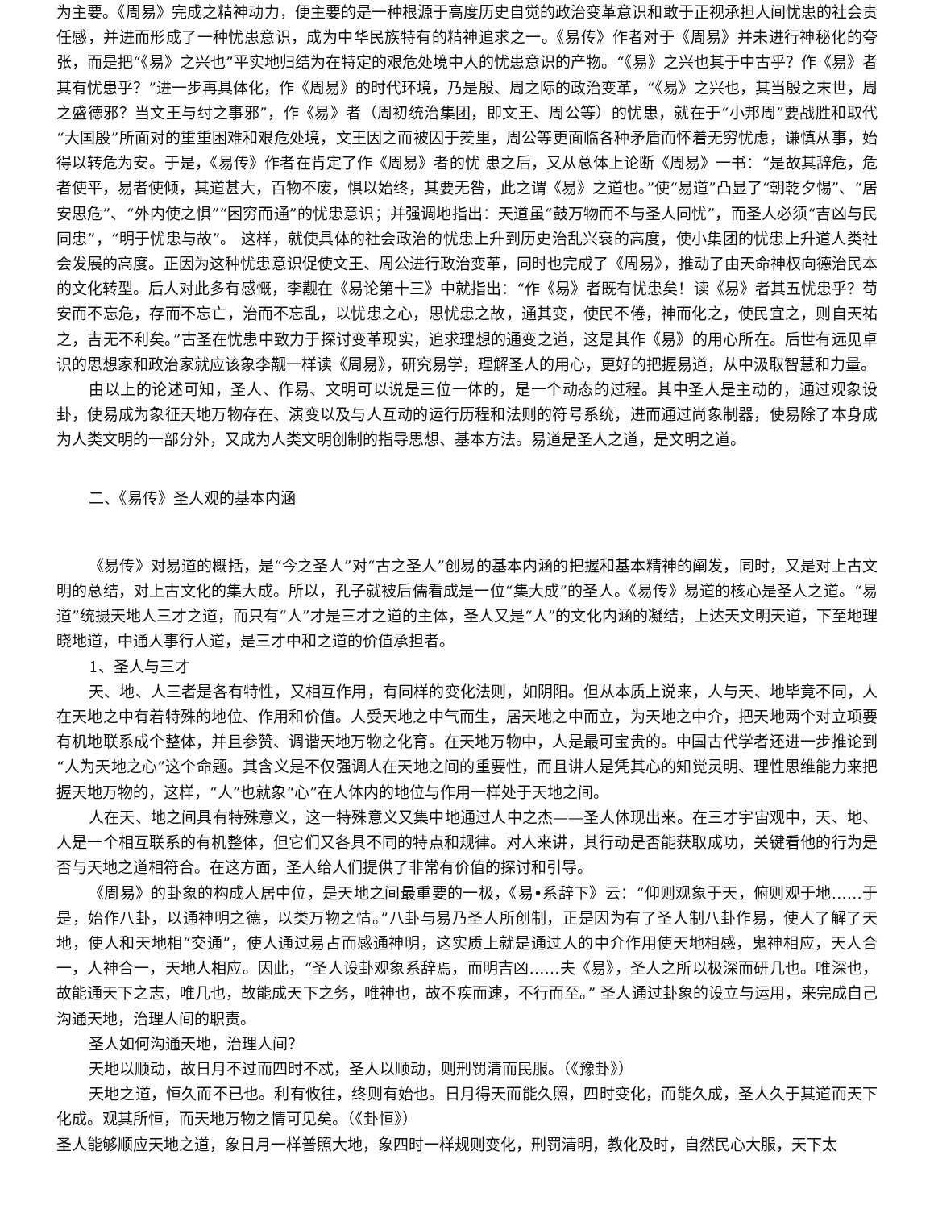为主要。《周易》完成之精神动力，便主要的是一种根源于高度历史自觉的政治变革意识和敢于正视承担人间忧患的社会责任感，并进而形成了一种忧患意识，成为中华民族特有的精神追求之一。《易传》作者对于《周易》并未进行神秘化的夸张，而是把“《易》之兴也”平实地归结为在特定的艰危处境中人的忧患意识的产物。“《易》之兴也其于中古乎？作《易》者其有忧患乎？”进一步再具体化，作《周易》的时代环境，乃是殷、周之际的政治变革，“《易》之兴也，其当殷之末世，周之盛德邪？当文王与纣之事邪”，作《易》者（周初统治集团，即文王、周公等）的忧患，就在于“小邦周”要战胜和取代“大国殷”所面对的重重困难和艰危处境，文王因之而被囚于羑里，周公等更面临各种矛盾而怀着无穷忧虑，谦慎从事，始得以转危为安。于是，《易传》作者在肯定了作《周易》者的忧 患之后，又从总体上论断《周易》一书：“是故其辞危，危者使平，易者使倾，其道甚大，百物不废，惧以始终，其要无咎，此之谓《易》之道也。”使“易道”凸显了“朝乾夕惕”、“居安思危”、“外内使之惧”“困穷而通”的忧患意识；并强调地指出：天道虽“鼓万物而不与圣人同忧”，而圣人必须“吉凶与民同患”，“明于忧患与故”。 这样，就使具体的社会政治的忧患上升到历史治乱兴衰的高度，使小集团的忧患上升道人类社会发展的高度。正因为这种忧患意识促使文王、周公进行政治变革，同时也完成了《周易》，推动了由天命神权向德治民本的文化转型。后人对此多有感慨，李觏在《易论第十三》中就指出：“作《易》者既有忧患矣！读《易》者其五忧患乎？苟安而不忘危，存而不忘亡，治而不忘乱，以忧患之心，思忧患之故，通其变，使民不倦，神而化之，使民宜之，则自天祐之，吉无不利矣。”古圣在忧患中致力于探讨变革现实，追求理想的通变之道，这是其作《易》的用心所在。后世有远见卓识的思想家和政治家就应该象李觏一样读《周易》，研究易学，理解圣人的用心，更好的把握易道，从中汲取智慧和力量。
由以上的论述可知，圣人、作易、文明可以说是三位一体的，是一个动态的过程。其中圣人是主动的，通过观象设卦，使易成为象征天地万物存在、演变以及与人互动的运行历程和法则的符号系统，进而通过尚象制器，使易除了本身成为人类文明的一部分外，又成为人类文明创制的指导思想、基本方法。易道是圣人之道，是文明之道。
二、《易传》圣人观的基本内涵
《易传》对易道的概括，是“今之圣人”对“古之圣人”创易的基本内涵的把握和基本精神的阐发，同时，又是对上古文明的总结，对上古文化的集大成。所以，孔子就被后儒看成是一位“集大成”的圣人。《易传》易道的核心是圣人之道。“易道”统摄天地人三才之道，而只有“人”才是三才之道的主体，圣人又是“人”的文化内涵的凝结，上达天文明天道，下至地理晓地道，中通人事行人道，是三才中和之道的价值承担者。
1、圣人与三才
天、地、人三者是各有特性，又相互作用，有同样的变化法则，如阴阳。但从本质上说来，人与天、地毕竟不同，人在天地之中有着特殊的地位、作用和价值。人受天地之中气而生，居天地之中而立，为天地之中介，把天地两个对立项要有机地联系成个整体，并且参赞、调谐天地万物之化育。在天地万物中，人是最可宝贵的。中国古代学者还进一步推论到“人为天地之心”这个命题。其含义是不仅强调人在天地之间的重要性，而且讲人是凭其心的知觉灵明、理性思维能力来把握天地万物的，这样，“人”也就象“心”在人体内的地位与作用一样处于天地之间。
人在天、地之间具有特殊意义，这一特殊意义又集中地通过人中之杰——圣人体现出来。在三才宇宙观中，天、地、人是一个相互联系的有机整体，但它们又各具不同的特点和规律。对人来讲，其行动是否能获取成功，关键看他的行为是否与天地之道相符合。在这方面，圣人给人们提供了非常有价值的探讨和引导。
《周易》的卦象的构成人居中位，是天地之间最重要的一极，《易•系辞下》云：“仰则观象于天，俯则观于地……于是，始作八卦，以通神明之德，以类万物之情。”八卦与易乃圣人所创制，正是因为有了圣人制八卦作易，使人了解了天地，使人和天地相“交通”，使人通过易占而感通神明，这实质上就是通过人的中介作用使天地相感，鬼神相应，天人合一，人神合一，天地人相应。因此，“圣人设卦观象系辞焉，而明吉凶……夫《易》，圣人之所以极深而研几也。唯深也，故能通天下之志，唯几也，故能成天下之务，唯神也，故不疾而速，不行而至。” 圣人通过卦象的设立与运用，来完成自己沟通天地，治理人间的职责。
圣人如何沟通天地，治理人间？
天地以顺动，故日月不过而四时不忒，圣人以顺动，则刑罚清而民服。（《豫卦》）
天地之道，恒久而不已也。利有攸往，终则有始也。日月得天而能久照，四时变化，而能久成，圣人久于其道而天下化成。观其所恒，而天地万物之情可见矣。（《卦恒》）
圣人能够顺应天地之道，象日月一样普照大地，象四时一样规则变化，刑罚清明，教化及时，自然民心大服，天下太